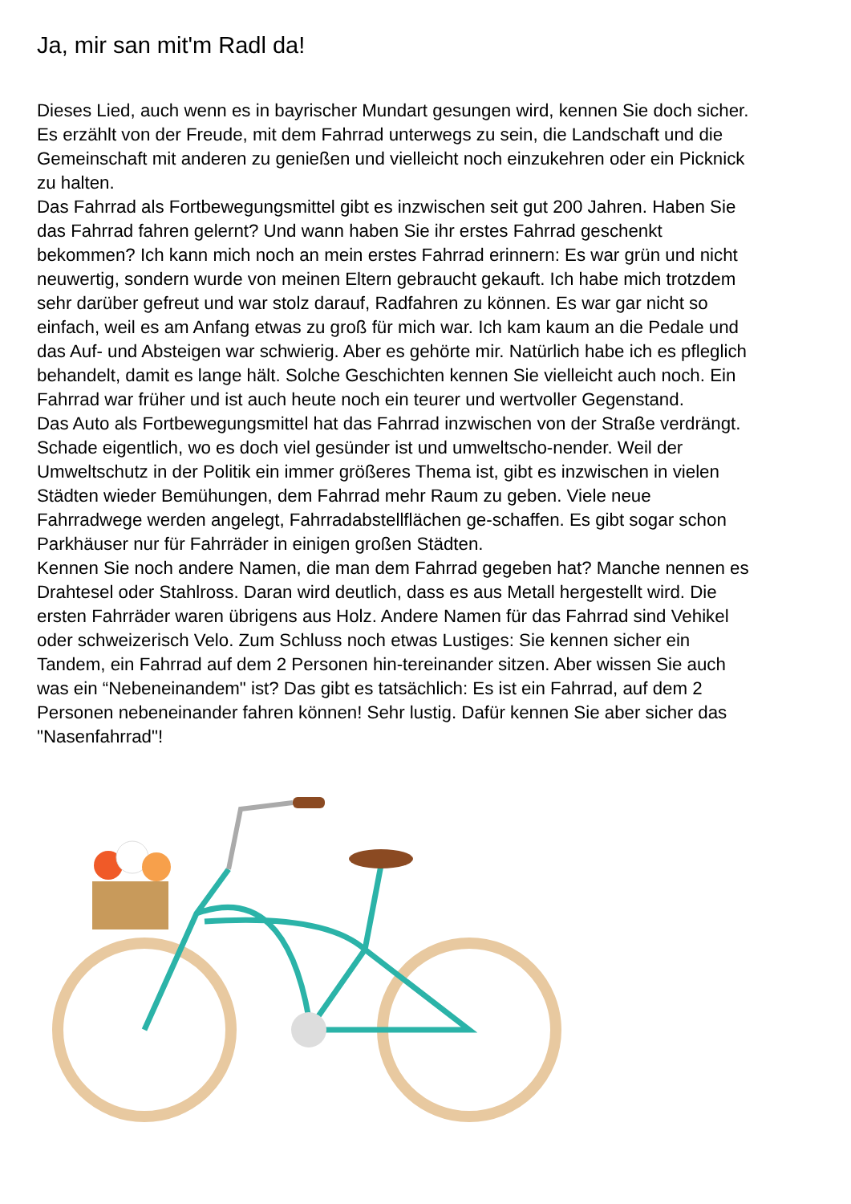Ja, mir san mit'm Radl da!
Dieses Lied, auch wenn es in bayrischer Mundart gesungen wird, kennen Sie doch sicher. Es erzählt von der Freude, mit dem Fahrrad unterwegs zu sein, die Landschaft und die Gemeinschaft mit anderen zu genießen und vielleicht noch einzukehren oder ein Picknick zu halten.
Das Fahrrad als Fortbewegungsmittel gibt es inzwischen seit gut 200 Jahren. Haben Sie das Fahrrad fahren gelernt? Und wann haben Sie ihr erstes Fahrrad geschenkt bekommen? Ich kann mich noch an mein erstes Fahrrad erinnern: Es war grün und nicht neuwertig, sondern wurde von meinen Eltern gebraucht gekauft. Ich habe mich trotzdem sehr darüber gefreut und war stolz darauf, Radfahren zu können. Es war gar nicht so einfach, weil es am Anfang etwas zu groß für mich war. Ich kam kaum an die Pedale und das Auf- und Absteigen war schwierig. Aber es gehörte mir. Natürlich habe ich es pfleglich behandelt, damit es lange hält. Solche Geschichten kennen Sie vielleicht auch noch. Ein Fahrrad war früher und ist auch heute noch ein teurer und wertvoller Gegenstand.
Das Auto als Fortbewegungsmittel hat das Fahrrad inzwischen von der Straße verdrängt. Schade eigentlich, wo es doch viel gesünder ist und umweltscho-nender. Weil der Umweltschutz in der Politik ein immer größeres Thema ist, gibt es inzwischen in vielen Städten wieder Bemühungen, dem Fahrrad mehr Raum zu geben. Viele neue Fahrradwege werden angelegt, Fahrradabstellflächen ge-schaffen. Es gibt sogar schon Parkhäuser nur für Fahrräder in einigen großen Städten.
Kennen Sie noch andere Namen, die man dem Fahrrad gegeben hat? Manche nennen es Drahtesel oder Stahlross. Daran wird deutlich, dass es aus Metall hergestellt wird. Die ersten Fahrräder waren übrigens aus Holz. Andere Namen für das Fahrrad sind Vehikel oder schweizerisch Velo. Zum Schluss noch etwas Lustiges: Sie kennen sicher ein Tandem, ein Fahrrad auf dem 2 Personen hin-tereinander sitzen. Aber wissen Sie auch was ein “Nebeneinandem" ist? Das gibt es tatsächlich: Es ist ein Fahrrad, auf dem 2 Personen nebeneinander fahren können! Sehr lustig. Dafür kennen Sie aber sicher das "Nasenfahrrad"!